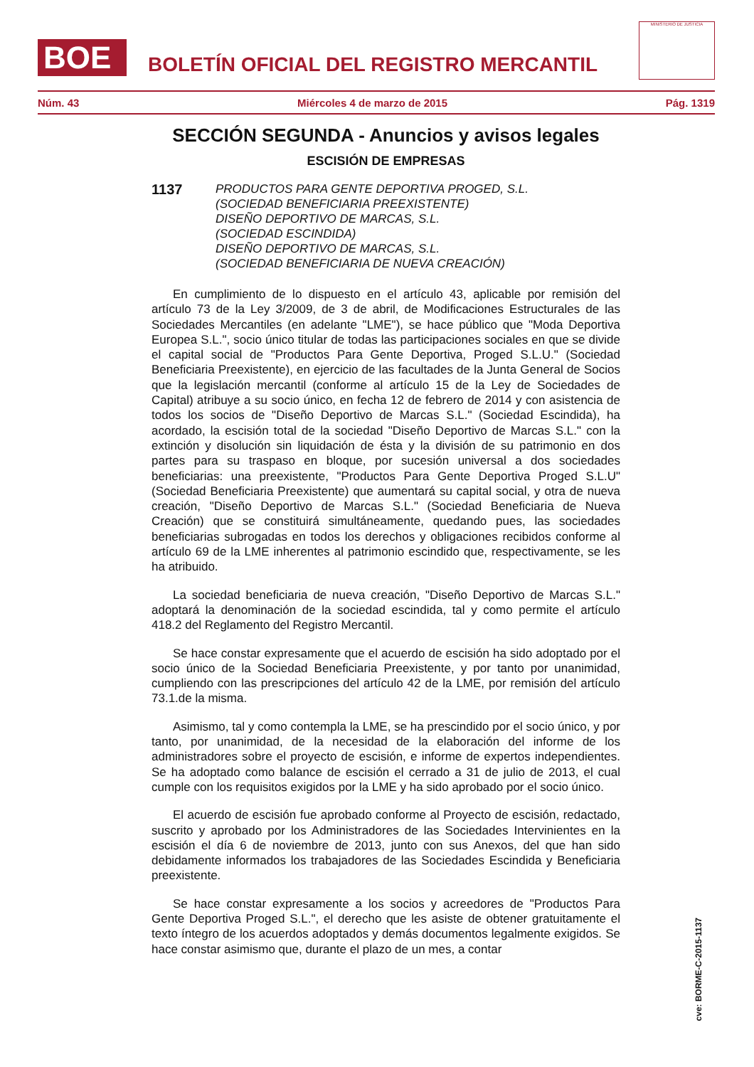BOE
BOLETÍN OFICIAL DEL REGISTRO MERCANTIL
MINISTERIO DE JUSTICIA
Núm. 43 Miércoles 4 de marzo de 2015 Pág. 1319
SECCIÓN SEGUNDA - Anuncios y avisos legales
ESCISIÓN DE EMPRESAS
1137 PRODUCTOS PARA GENTE DEPORTIVA PROGED, S.L.
(SOCIEDAD BENEFICIARIA PREEXISTENTE)
DISEÑO DEPORTIVO DE MARCAS, S.L.
(SOCIEDAD ESCINDIDA)
DISEÑO DEPORTIVO DE MARCAS, S.L.
(SOCIEDAD BENEFICIARIA DE NUEVA CREACIÓN)
En cumplimiento de lo dispuesto en el artículo 43, aplicable por remisión del artículo 73 de la Ley 3/2009, de 3 de abril, de Modificaciones Estructurales de las Sociedades Mercantiles (en adelante "LME"), se hace público que "Moda Deportiva Europea S.L.", socio único titular de todas las participaciones sociales en que se divide el capital social de "Productos Para Gente Deportiva, Proged S.L.U." (Sociedad Beneficiaria Preexistente), en ejercicio de las facultades de la Junta General de Socios que la legislación mercantil (conforme al artículo 15 de la Ley de Sociedades de Capital) atribuye a su socio único, en fecha 12 de febrero de 2014 y con asistencia de todos los socios de "Diseño Deportivo de Marcas S.L." (Sociedad Escindida), ha acordado, la escisión total de la sociedad "Diseño Deportivo de Marcas S.L." con la extinción y disolución sin liquidación de ésta y la división de su patrimonio en dos partes para su traspaso en bloque, por sucesión universal a dos sociedades beneficiarias: una preexistente, "Productos Para Gente Deportiva Proged S.L.U" (Sociedad Beneficiaria Preexistente) que aumentará su capital social, y otra de nueva creación, "Diseño Deportivo de Marcas S.L." (Sociedad Beneficiaria de Nueva Creación) que se constituirá simultáneamente, quedando pues, las sociedades beneficiarias subrogadas en todos los derechos y obligaciones recibidos conforme al artículo 69 de la LME inherentes al patrimonio escindido que, respectivamente, se les ha atribuido.
La sociedad beneficiaria de nueva creación, "Diseño Deportivo de Marcas S.L." adoptará la denominación de la sociedad escindida, tal y como permite el artículo 418.2 del Reglamento del Registro Mercantil.
Se hace constar expresamente que el acuerdo de escisión ha sido adoptado por el socio único de la Sociedad Beneficiaria Preexistente, y por tanto por unanimidad, cumpliendo con las prescripciones del artículo 42 de la LME, por remisión del artículo 73.1.de la misma.
Asimismo, tal y como contempla la LME, se ha prescindido por el socio único, y por tanto, por unanimidad, de la necesidad de la elaboración del informe de los administradores sobre el proyecto de escisión, e informe de expertos independientes. Se ha adoptado como balance de escisión el cerrado a 31 de julio de 2013, el cual cumple con los requisitos exigidos por la LME y ha sido aprobado por el socio único.
El acuerdo de escisión fue aprobado conforme al Proyecto de escisión, redactado, suscrito y aprobado por los Administradores de las Sociedades Intervinientes en la escisión el día 6 de noviembre de 2013, junto con sus Anexos, del que han sido debidamente informados los trabajadores de las Sociedades Escindida y Beneficiaria preexistente.
Se hace constar expresamente a los socios y acreedores de "Productos Para Gente Deportiva Proged S.L.", el derecho que les asiste de obtener gratuitamente el texto íntegro de los acuerdos adoptados y demás documentos legalmente exigidos. Se hace constar asimismo que, durante el plazo de un mes, a contar
cve: BORME-C-2015-1137